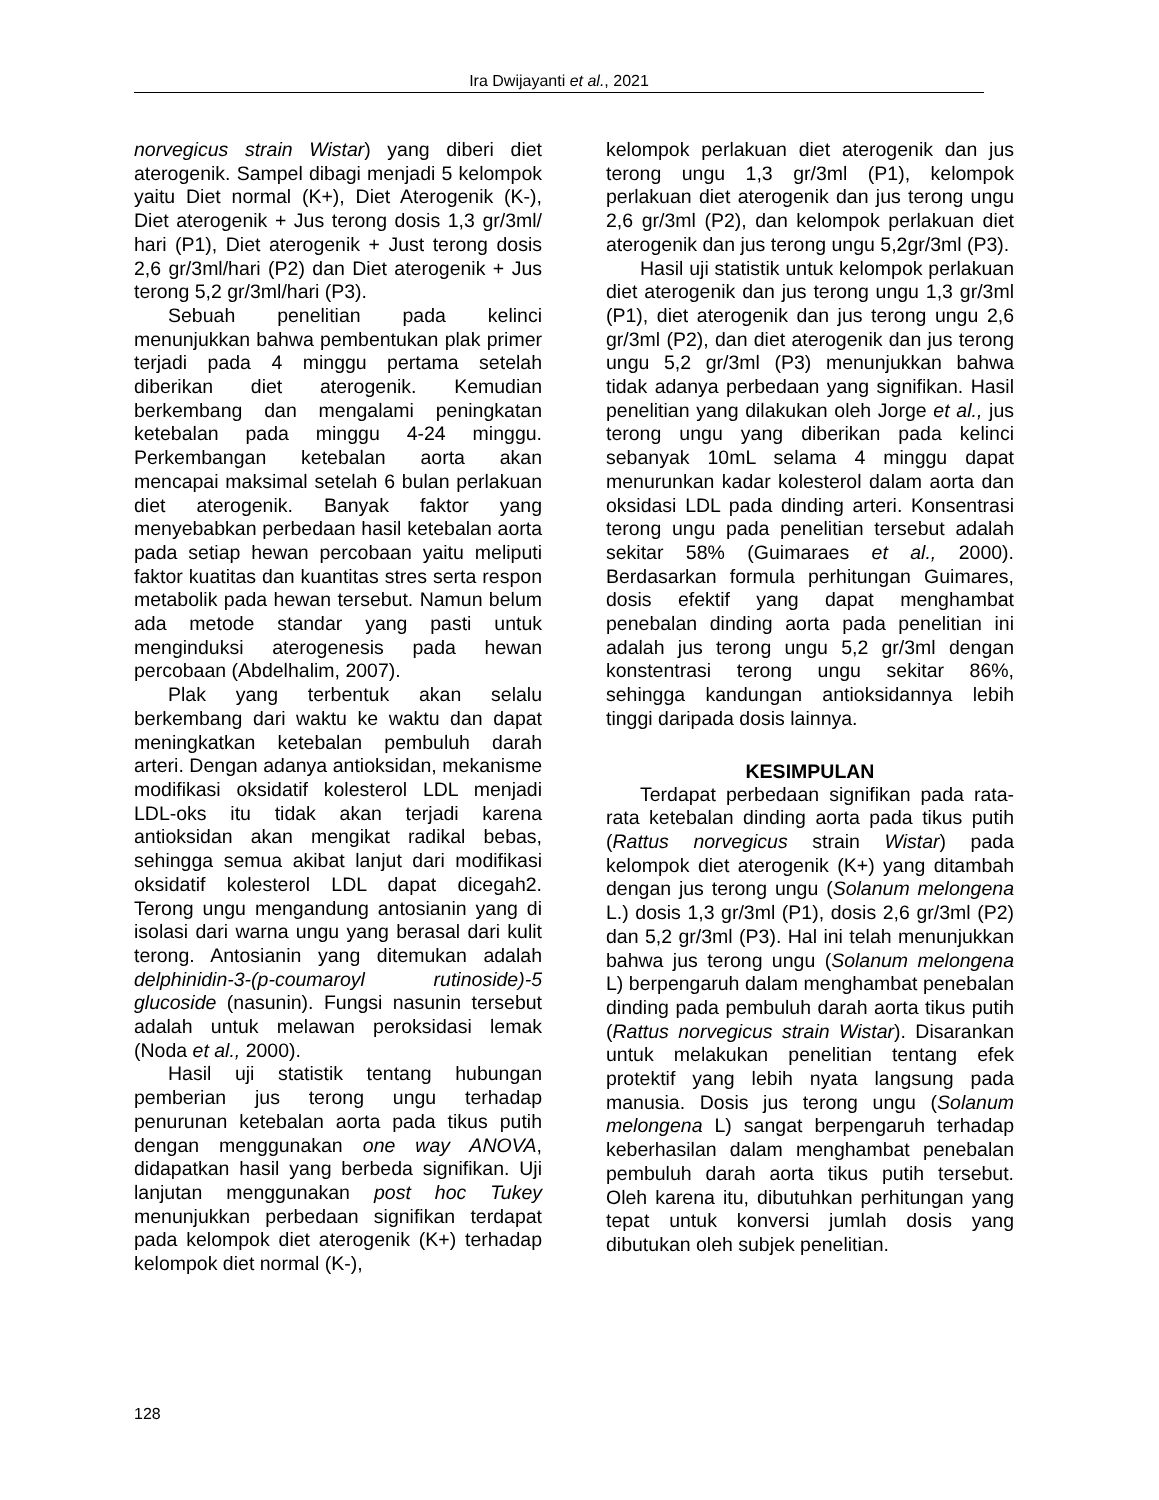Ira Dwijayanti et al., 2021
norvegicus strain Wistar) yang diberi diet aterogenik. Sampel dibagi menjadi 5 kelompok yaitu Diet normal (K+), Diet Aterogenik (K-), Diet aterogenik + Jus terong dosis 1,3 gr/3ml/ hari (P1), Diet aterogenik + Just terong dosis 2,6 gr/3ml/hari (P2) dan Diet aterogenik + Jus terong 5,2 gr/3ml/hari (P3).
Sebuah penelitian pada kelinci menunjukkan bahwa pembentukan plak primer terjadi pada 4 minggu pertama setelah diberikan diet aterogenik. Kemudian berkembang dan mengalami peningkatan ketebalan pada minggu 4-24 minggu. Perkembangan ketebalan aorta akan mencapai maksimal setelah 6 bulan perlakuan diet aterogenik. Banyak faktor yang menyebabkan perbedaan hasil ketebalan aorta pada setiap hewan percobaan yaitu meliputi faktor kuatitas dan kuantitas stres serta respon metabolik pada hewan tersebut. Namun belum ada metode standar yang pasti untuk menginduksi aterogenesis pada hewan percobaan (Abdelhalim, 2007).
Plak yang terbentuk akan selalu berkembang dari waktu ke waktu dan dapat meningkatkan ketebalan pembuluh darah arteri. Dengan adanya antioksidan, mekanisme modifikasi oksidatif kolesterol LDL menjadi LDL-oks itu tidak akan terjadi karena antioksidan akan mengikat radikal bebas, sehingga semua akibat lanjut dari modifikasi oksidatif kolesterol LDL dapat dicegah2. Terong ungu mengandung antosianin yang di isolasi dari warna ungu yang berasal dari kulit terong. Antosianin yang ditemukan adalah delphinidin-3-(p-coumaroyl rutinoside)-5 glucoside (nasunin). Fungsi nasunin tersebut adalah untuk melawan peroksidasi lemak (Noda et al., 2000).
Hasil uji statistik tentang hubungan pemberian jus terong ungu terhadap penurunan ketebalan aorta pada tikus putih dengan menggunakan one way ANOVA, didapatkan hasil yang berbeda signifikan. Uji lanjutan menggunakan post hoc Tukey menunjukkan perbedaan signifikan terdapat pada kelompok diet aterogenik (K+) terhadap kelompok diet normal (K-),
kelompok perlakuan diet aterogenik dan jus terong ungu 1,3 gr/3ml (P1), kelompok perlakuan diet aterogenik dan jus terong ungu 2,6 gr/3ml (P2), dan kelompok perlakuan diet aterogenik dan jus terong ungu 5,2gr/3ml (P3).
Hasil uji statistik untuk kelompok perlakuan diet aterogenik dan jus terong ungu 1,3 gr/3ml (P1), diet aterogenik dan jus terong ungu 2,6 gr/3ml (P2), dan diet aterogenik dan jus terong ungu 5,2 gr/3ml (P3) menunjukkan bahwa tidak adanya perbedaan yang signifikan. Hasil penelitian yang dilakukan oleh Jorge et al., jus terong ungu yang diberikan pada kelinci sebanyak 10mL selama 4 minggu dapat menurunkan kadar kolesterol dalam aorta dan oksidasi LDL pada dinding arteri. Konsentrasi terong ungu pada penelitian tersebut adalah sekitar 58% (Guimaraes et al., 2000). Berdasarkan formula perhitungan Guimares, dosis efektif yang dapat menghambat penebalan dinding aorta pada penelitian ini adalah jus terong ungu 5,2 gr/3ml dengan konstentrasi terong ungu sekitar 86%, sehingga kandungan antioksidannya lebih tinggi daripada dosis lainnya.
KESIMPULAN
Terdapat perbedaan signifikan pada rata-rata ketebalan dinding aorta pada tikus putih (Rattus norvegicus strain Wistar) pada kelompok diet aterogenik (K+) yang ditambah dengan jus terong ungu (Solanum melongena L.) dosis 1,3 gr/3ml (P1), dosis 2,6 gr/3ml (P2) dan 5,2 gr/3ml (P3). Hal ini telah menunjukkan bahwa jus terong ungu (Solanum melongena L) berpengaruh dalam menghambat penebalan dinding pada pembuluh darah aorta tikus putih (Rattus norvegicus strain Wistar). Disarankan untuk melakukan penelitian tentang efek protektif yang lebih nyata langsung pada manusia. Dosis jus terong ungu (Solanum melongena L) sangat berpengaruh terhadap keberhasilan dalam menghambat penebalan pembuluh darah aorta tikus putih tersebut. Oleh karena itu, dibutuhkan perhitungan yang tepat untuk konversi jumlah dosis yang dibutukan oleh subjek penelitian.
128